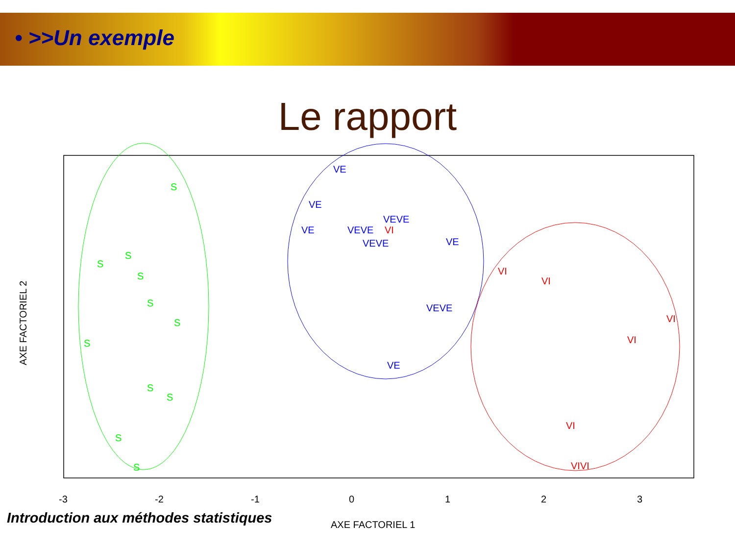• >>Un exemple
Le rapport
-3
-2
-1
0
1
2
3
AXE FACTORIEL 1
AXE FACTORIEL 2
S
S
S
S
S
S
S
S
S
S
S
VE
VE
VE
VEVE
VEVE
VE
VEVE
VEVE
VE
VI
VI
VI
VI
VI
VI
VIVI
Introduction aux méthodes statistiques